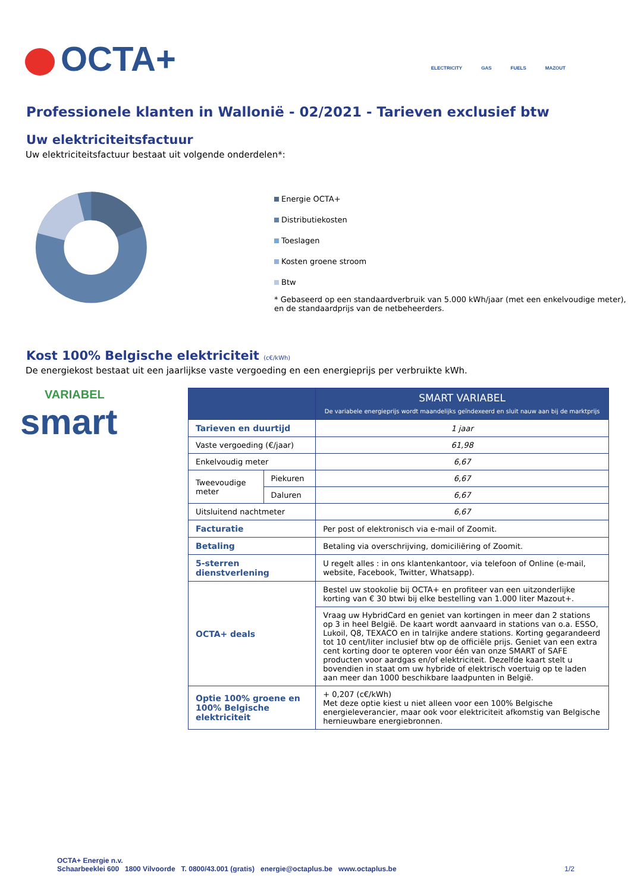OCTA+ ELECTRICITY GAS FUELS MAZOUT
Professionele klanten in Wallonië - 02/2021 - Tarieven exclusief btw
Uw elektriciteitsfactuur
Uw elektriciteitsfactuur bestaat uit volgende onderdelen*:
Energie OCTA+
Distributiekosten
Toeslagen
Kosten groene stroom
Btw
* Gebaseerd op een standaardverbruik van 5.000 kWh/jaar (met een enkelvoudige meter), en de standaardprijs van de netbeheerders.
Kost 100% Belgische elektriciteit (c€/kWh)
De energiekost bestaat uit een jaarlijkse vaste vergoeding en een energieprijs per verbruikte kWh.
VARIABEL
smart
| | | SMART VARIABEL De variabele energieprijs wordt maandelijks geïndexeerd en sluit nauw aan bij de marktprijs |
| --- | --- | --- |
| Tarieven en duurtijd | | 1 jaar |
| Vaste vergoeding (€/jaar) | | 61,98 |
| Enkelvoudig meter | | 6,67 |
| Tweevoudige meter | Piekuren | 6,67 |
| | Daluren | 6,67 |
| Uitsluitend nachtmeter | | 6,67 |
| Facturatie | | Per post of elektronisch via e-mail of Zoomit. |
| Betaling | | Betaling via overschrijving, domiciliëring of Zoomit. |
| 5-sterren dienstverlening | | U regelt alles : in ons klantenkantoor, via telefoon of Online (e-mail, website, Facebook, Twitter, Whatsapp). |
| OCTA+ deals | | Bestel uw stookolie bij OCTA+ en profiteer van een uitzonderlijke korting van € 30 btwi bij elke bestelling van 1.000 liter Mazout+. |
| | | Vraag uw HybridCard en geniet van kortingen in meer dan 2 stations op 3 in heel België. De kaart wordt aanvaard in stations van o.a. ESSO, Lukoil, Q8, TEXACO en in talrijke andere stations. Korting gegarandeerd tot 10 cent/liter inclusief btw op de officiële prijs. Geniet van een extra cent korting door te opteren voor één van onze SMART of SAFE producten voor aardgas en/of elektriciteit. Dezelfde kaart stelt u bovendien in staat om uw hybride of elektrisch voertuig op te laden aan meer dan 1000 beschikbare laadpunten in België. |
| Optie 100% groene en 100% Belgische elektriciteit | | + 0,207 (c€/kWh) Met deze optie kiest u niet alleen voor een 100% Belgische energieleverancier, maar ook voor elektriciteit afkomstig van Belgische hernieuwbare energiebronnen. |
OCTA+ Energie n.v.
Schaarbeeklei 600 1800 Vilvoorde T. 0800/43.001 (gratis) energie@octaplus.be www.octaplus.be 1/2